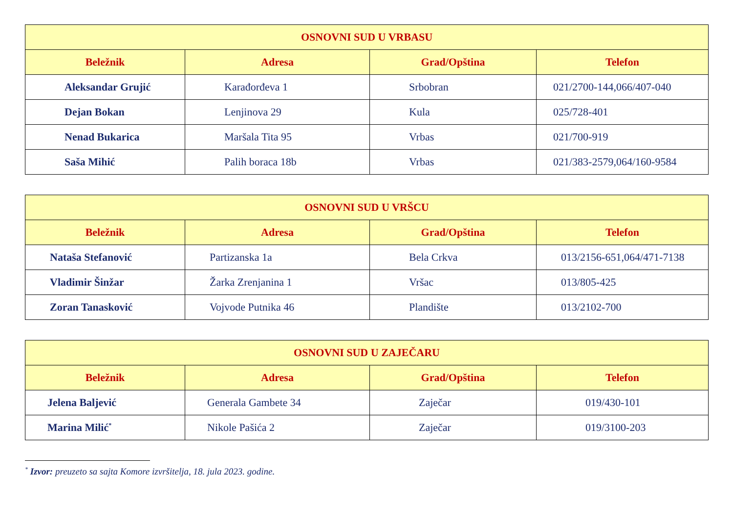| OSNOVNI SUD U VRBASU | | | |
| --- | --- | --- | --- |
| Beležnik | Adresa | Grad/Opština | Telefon |
| Aleksandar Grujić | Karađorđeva 1 | Srbobran | 021/2700-144,066/407-040 |
| Dejan Bokan | Lenjinova 29 | Kula | 025/728-401 |
| Nenad Bukarica | Maršala Tita 95 | Vrbas | 021/700-919 |
| Saša Mihić | Palih boraca 18b | Vrbas | 021/383-2579,064/160-9584 |
| OSNOVNI SUD U VRŠCU | | | |
| --- | --- | --- | --- |
| Beležnik | Adresa | Grad/Opština | Telefon |
| Nataša Stefanović | Partizanska 1a | Bela Crkva | 013/2156-651,064/471-7138 |
| Vladimir Šinžar | Žarka Zrenjanina 1 | Vršac | 013/805-425 |
| Zoran Tanasković | Vojvode Putnika 46 | Plandište | 013/2102-700 |
| OSNOVNI SUD U ZAJEČARU | | | |
| --- | --- | --- | --- |
| Beležnik | Adresa | Grad/Opština | Telefon |
| Jelena Baljević | Generala Gambete 34 | Zaječar | 019/430-101 |
| Marina Milić<sup>*</sup> | Nikole Pašića 2 | Zaječar | 019/3100-203 |
<sup>*</sup> Izvor: preuzeto sa sajta Komore izvršitelja, 18. jula 2023. godine.